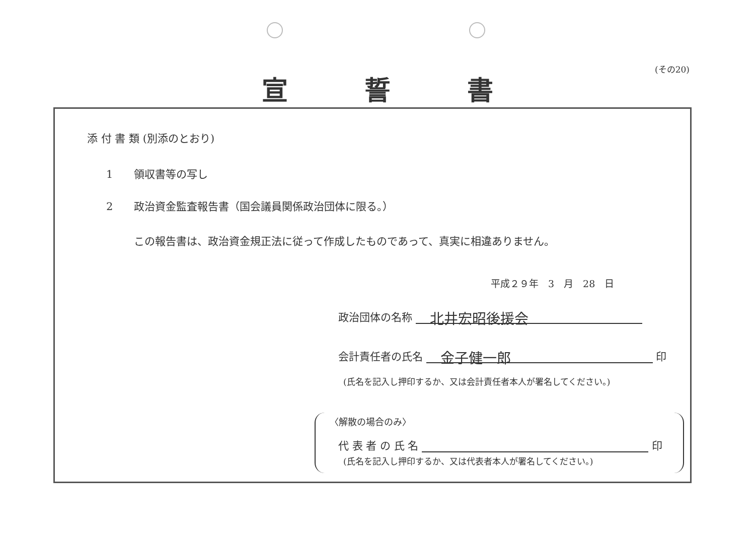(その20)
宣 誓 書
添 付 書 類 (別添のとおり)
1　　領収書等の写し
2　　政治資金監査報告書（国会議員関係政治団体に限る。）
この報告書は、政治資金規正法に従って作成したものであって、真実に相違ありません。
平成２９年　3　月　28　日
政治団体の名称 　北井宏昭後援会
会計責任者の氏名 　金子健一郎 印
(氏名を記入し押印するか、又は会計責任者本人が署名してください。)
〈解散の場合のみ〉
代 表 者 の 氏 名 印
(氏名を記入し押印するか、又は代表者本人が署名してください。)